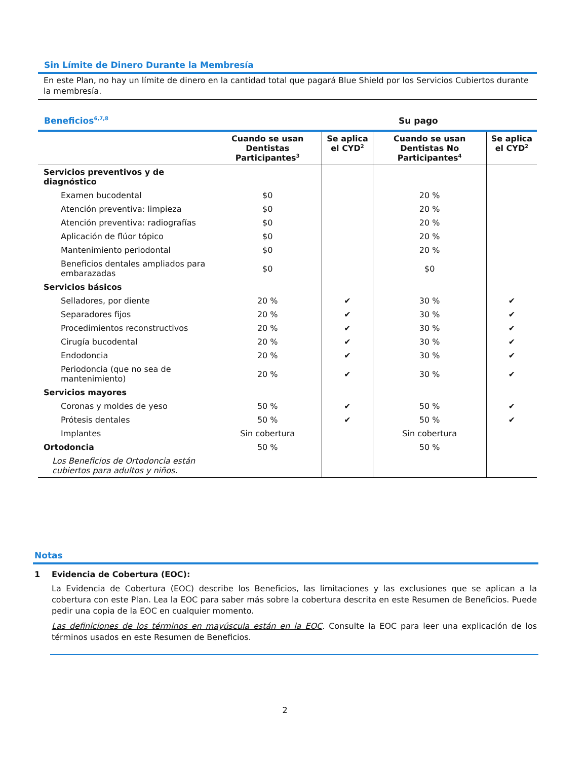Sin Límite de Dinero Durante la Membresía
En este Plan, no hay un límite de dinero en la cantidad total que pagará Blue Shield por los Servicios Cubiertos durante la membresía.
Beneficios<sup>6,7,8</sup> Su pago
| | Cuando se usan Dentistas Participantes<sup>3</sup> | Se aplica el CYD<sup>2</sup> | Cuando se usan Dentistas No Participantes<sup>4</sup> | Se aplica el CYD<sup>2</sup> |
| --- | --- | --- | --- | --- |
| Servicios preventivos y de diagnóstico | | | | |
| Examen bucodental | $0 | | 20 % | |
| Atención preventiva: limpieza | $0 | | 20 % | |
| Atención preventiva: radiografías | $0 | | 20 % | |
| Aplicación de flúor tópico | $0 | | 20 % | |
| Mantenimiento periodontal | $0 | | 20 % | |
| Beneficios dentales ampliados para embarazadas | $0 | | $0 | |
| Servicios básicos | | | | |
| Selladores, por diente | 20 % | ✔ | 30 % | ✔ |
| Separadores fijos | 20 % | ✔ | 30 % | ✔ |
| Procedimientos reconstructivos | 20 % | ✔ | 30 % | ✔ |
| Cirugía bucodental | 20 % | ✔ | 30 % | ✔ |
| Endodoncia | 20 % | ✔ | 30 % | ✔ |
| Periodoncia (que no sea de mantenimiento) | 20 % | ✔ | 30 % | ✔ |
| Servicios mayores | | | | |
| Coronas y moldes de yeso | 50 % | ✔ | 50 % | ✔ |
| Prótesis dentales | 50 % | ✔ | 50 % | ✔ |
| Implantes | Sin cobertura | | Sin cobertura | |
| Ortodoncia | 50 % | | 50 % | |
| Los Beneficios de Ortodoncia están cubiertos para adultos y niños. | | | | |
Notas
1 Evidencia de Cobertura (EOC):
La Evidencia de Cobertura (EOC) describe los Beneficios, las limitaciones y las exclusiones que se aplican a la cobertura con este Plan. Lea la EOC para saber más sobre la cobertura descrita en este Resumen de Beneficios. Puede pedir una copia de la EOC en cualquier momento.
Las definiciones de los términos en mayúscula están en la EOC. Consulte la EOC para leer una explicación de los términos usados en este Resumen de Beneficios.
2